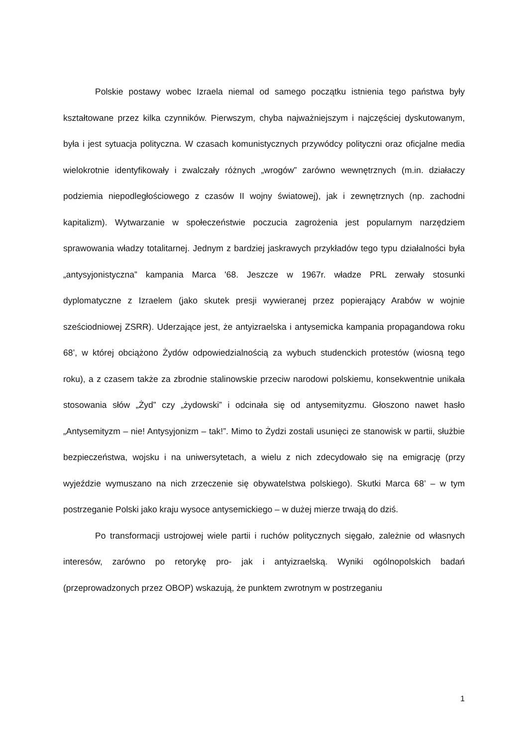Polskie postawy wobec Izraela niemal od samego początku istnienia tego państwa były kształtowane przez kilka czynników. Pierwszym, chyba najważniejszym i najczęściej dyskutowanym, była i jest sytuacja polityczna. W czasach komunistycznych przywódcy polityczni oraz oficjalne media wielokrotnie identyfikowały i zwalczały różnych „wrogów” zarówno wewnętrznych (m.in. działaczy podziemia niepodległościowego z czasów II wojny światowej), jak i zewnętrznych (np. zachodni kapitalizm). Wytwarzanie w społeczeństwie poczucia zagrożenia jest popularnym narzędziem sprawowania władzy totalitarnej. Jednym z bardziej jaskrawych przykładów tego typu działalności była „antysyjonistyczna” kampania Marca '68. Jeszcze w 1967r. władze PRL zerwały stosunki dyplomatyczne z Izraelem (jako skutek presji wywieranej przez popierający Arabów w wojnie sześciodniowej ZSRR). Uderzające jest, że antyizraelska i antysemicka kampania propagandowa roku 68’, w której obciążono Żydów odpowiedzialnością za wybuch studenckich protestów (wiosną tego roku), a z czasem także za zbrodnie stalinowskie przeciw narodowi polskiemu, konsekwentnie unikała stosowania słów „Żyd” czy „żydowski” i odcinała się od antysemityzmu. Głoszono nawet hasło „Antysemityzm – nie! Antysyjonizm – tak!”. Mimo to Żydzi zostali usunięci ze stanowisk w partii, służbie bezpieczeństwa, wojsku i na uniwersytetach, a wielu z nich zdecydowało się na emigrację (przy wyjeździe wymuszano na nich zrzeczenie się obywatelstwa polskiego). Skutki Marca 68’ – w tym postrzeganie Polski jako kraju wysoce antysemickiego – w dużej mierze trwają do dziś.
Po transformacji ustrojowej wiele partii i ruchów politycznych sięgało, zależnie od własnych interesów, zarówno po retorykę pro- jak i antyizraelską. Wyniki ogólnopolskich badań (przeprowadzonych przez OBOP) wskazują, że punktem zwrotnym w postrzeganiu
1